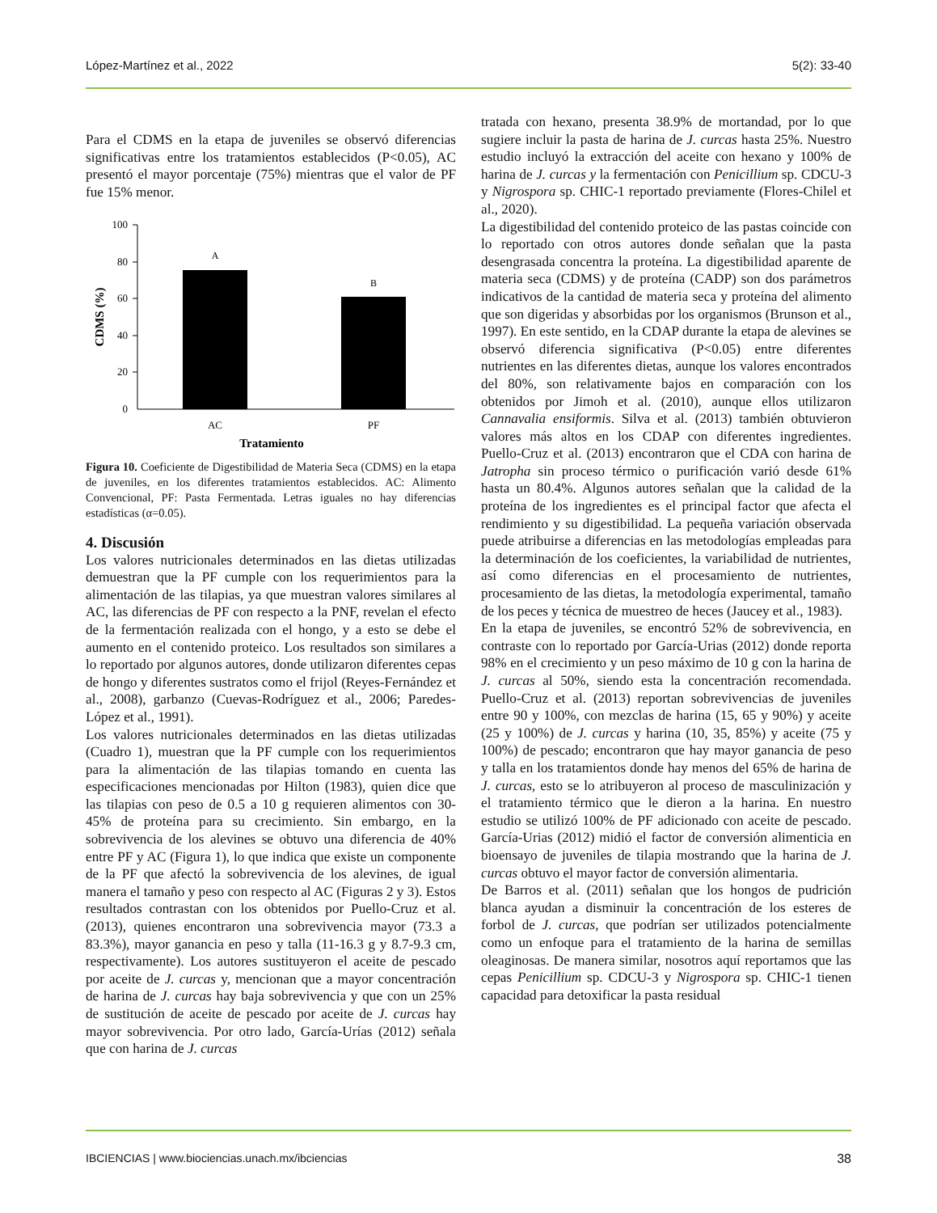López-Martínez et al., 2022 5(2): 33-40
Para el CDMS en la etapa de juveniles se observó diferencias significativas entre los tratamientos establecidos (P<0.05), AC presentó el mayor porcentaje (75%) mientras que el valor de PF fue 15% menor.
100
80
60
40
20
0
A
B
AC
PF
Tratamiento
CDMS (%)
Figura 10. Coeficiente de Digestibilidad de Materia Seca (CDMS) en la etapa de juveniles, en los diferentes tratamientos establecidos. AC: Alimento Convencional, PF: Pasta Fermentada. Letras iguales no hay diferencias estadísticas (α=0.05).
4. Discusión
Los valores nutricionales determinados en las dietas utilizadas demuestran que la PF cumple con los requerimientos para la alimentación de las tilapias, ya que muestran valores similares al AC, las diferencias de PF con respecto a la PNF, revelan el efecto de la fermentación realizada con el hongo, y a esto se debe el aumento en el contenido proteico. Los resultados son similares a lo reportado por algunos autores, donde utilizaron diferentes cepas de hongo y diferentes sustratos como el frijol (Reyes-Fernández et al., 2008), garbanzo (Cuevas-Rodríguez et al., 2006; Paredes-López et al., 1991).
Los valores nutricionales determinados en las dietas utilizadas (Cuadro 1), muestran que la PF cumple con los requerimientos para la alimentación de las tilapias tomando en cuenta las especificaciones mencionadas por Hilton (1983), quien dice que las tilapias con peso de 0.5 a 10 g requieren alimentos con 30-45% de proteína para su crecimiento. Sin embargo, en la sobrevivencia de los alevines se obtuvo una diferencia de 40% entre PF y AC (Figura 1), lo que indica que existe un componente de la PF que afectó la sobrevivencia de los alevines, de igual manera el tamaño y peso con respecto al AC (Figuras 2 y 3). Estos resultados contrastan con los obtenidos por Puello-Cruz et al. (2013), quienes encontraron una sobrevivencia mayor (73.3 a 83.3%), mayor ganancia en peso y talla (11-16.3 g y 8.7-9.3 cm, respectivamente). Los autores sustituyeron el aceite de pescado por aceite de J. curcas y, mencionan que a mayor concentración de harina de J. curcas hay baja sobrevivencia y que con un 25% de sustitución de aceite de pescado por aceite de J. curcas hay mayor sobrevivencia. Por otro lado, García-Urías (2012) señala que con harina de J. curcas
tratada con hexano, presenta 38.9% de mortandad, por lo que sugiere incluir la pasta de harina de J. curcas hasta 25%. Nuestro estudio incluyó la extracción del aceite con hexano y 100% de harina de J. curcas y la fermentación con Penicillium sp. CDCU-3 y Nigrospora sp. CHIC-1 reportado previamente (Flores-Chilel et al., 2020).
La digestibilidad del contenido proteico de las pastas coincide con lo reportado con otros autores donde señalan que la pasta desengrasada concentra la proteína. La digestibilidad aparente de materia seca (CDMS) y de proteína (CADP) son dos parámetros indicativos de la cantidad de materia seca y proteína del alimento que son digeridas y absorbidas por los organismos (Brunson et al., 1997). En este sentido, en la CDAP durante la etapa de alevines se observó diferencia significativa (P<0.05) entre diferentes nutrientes en las diferentes dietas, aunque los valores encontrados del 80%, son relativamente bajos en comparación con los obtenidos por Jimoh et al. (2010), aunque ellos utilizaron Cannavalia ensiformis. Silva et al. (2013) también obtuvieron valores más altos en los CDAP con diferentes ingredientes. Puello-Cruz et al. (2013) encontraron que el CDA con harina de Jatropha sin proceso térmico o purificación varió desde 61% hasta un 80.4%. Algunos autores señalan que la calidad de la proteína de los ingredientes es el principal factor que afecta el rendimiento y su digestibilidad. La pequeña variación observada puede atribuirse a diferencias en las metodologías empleadas para la determinación de los coeficientes, la variabilidad de nutrientes, así como diferencias en el procesamiento de nutrientes, procesamiento de las dietas, la metodología experimental, tamaño de los peces y técnica de muestreo de heces (Jaucey et al., 1983).
En la etapa de juveniles, se encontró 52% de sobrevivencia, en contraste con lo reportado por García-Urias (2012) donde reporta 98% en el crecimiento y un peso máximo de 10 g con la harina de J. curcas al 50%, siendo esta la concentración recomendada. Puello-Cruz et al. (2013) reportan sobrevivencias de juveniles entre 90 y 100%, con mezclas de harina (15, 65 y 90%) y aceite (25 y 100%) de J. curcas y harina (10, 35, 85%) y aceite (75 y 100%) de pescado; encontraron que hay mayor ganancia de peso y talla en los tratamientos donde hay menos del 65% de harina de J. curcas, esto se lo atribuyeron al proceso de masculinización y el tratamiento térmico que le dieron a la harina. En nuestro estudio se utilizó 100% de PF adicionado con aceite de pescado. García-Urias (2012) midió el factor de conversión alimenticia en bioensayo de juveniles de tilapia mostrando que la harina de J. curcas obtuvo el mayor factor de conversión alimentaria.
De Barros et al. (2011) señalan que los hongos de pudrición blanca ayudan a disminuir la concentración de los esteres de forbol de J. curcas, que podrían ser utilizados potencialmente como un enfoque para el tratamiento de la harina de semillas oleaginosas. De manera similar, nosotros aquí reportamos que las cepas Penicillium sp. CDCU-3 y Nigrospora sp. CHIC-1 tienen capacidad para detoxificar la pasta residual
IBCIENCIAS | www.biociencias.unach.mx/ibciencias 38